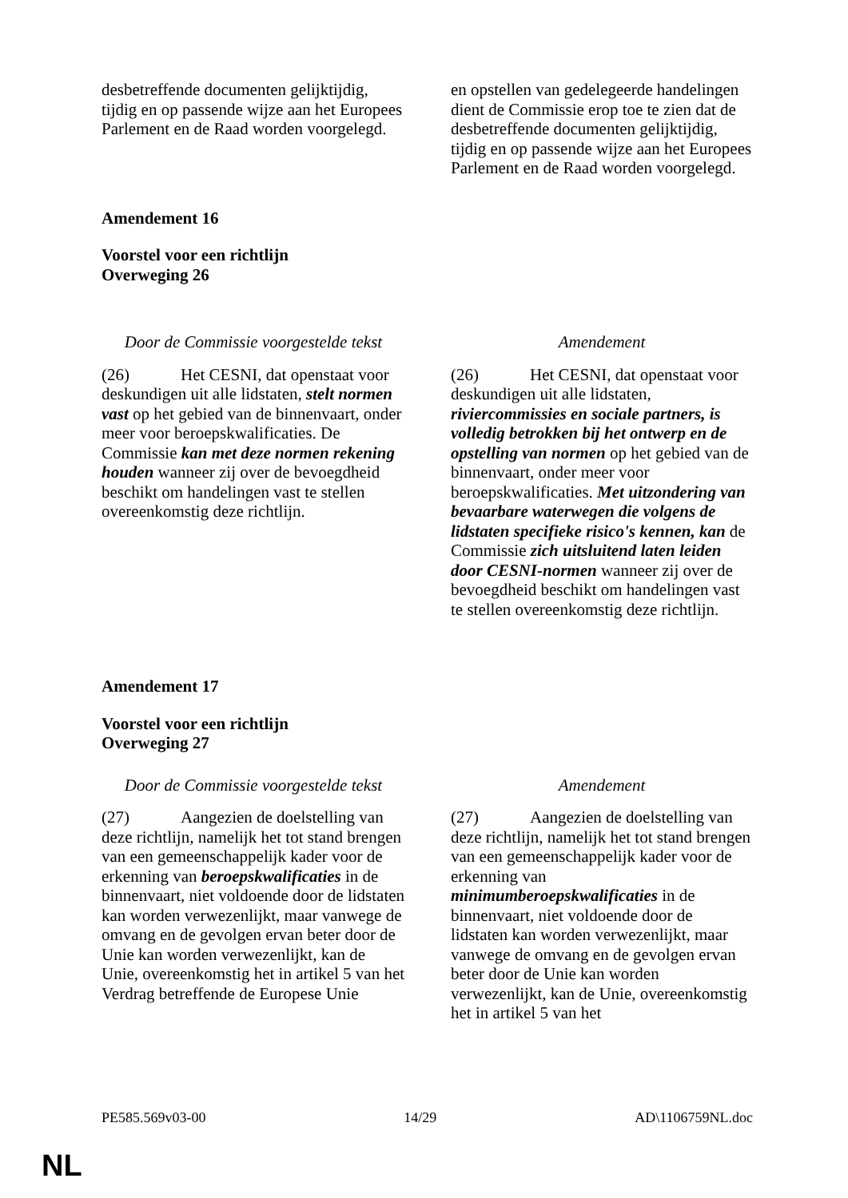| desbetreffende documenten gelijktijdig, tijdig en op passende wijze aan het Europees Parlement en de Raad worden voorgelegd. | en opstellen van gedelegeerde handelingen dient de Commissie erop toe te zien dat de desbetreffende documenten gelijktijdig, tijdig en op passende wijze aan het Europees Parlement en de Raad worden voorgelegd. |
Amendement 16
Voorstel voor een richtlijn
Overweging 26
| Door de Commissie voorgestelde tekst | Amendement |
| (26) Het CESNI, dat openstaat voor deskundigen uit alle lidstaten, stelt normen vast op het gebied van de binnenvaart, onder meer voor beroepskwalificaties. De Commissie kan met deze normen rekening houden wanneer zij over de bevoegdheid beschikt om handelingen vast te stellen overeenkomstig deze richtlijn. | (26) Het CESNI, dat openstaat voor deskundigen uit alle lidstaten, riviercommissies en sociale partners, is volledig betrokken bij het ontwerp en de opstelling van normen op het gebied van de binnenvaart, onder meer voor beroepskwalificaties. Met uitzondering van bevaarbare waterwegen die volgens de lidstaten specifieke risico's kennen, kan de Commissie zich uitsluitend laten leiden door CESNI-normen wanneer zij over de bevoegdheid beschikt om handelingen vast te stellen overeenkomstig deze richtlijn. |
Amendement 17
Voorstel voor een richtlijn
Overweging 27
| Door de Commissie voorgestelde tekst | Amendement |
| (27) Aangezien de doelstelling van deze richtlijn, namelijk het tot stand brengen van een gemeenschappelijk kader voor de erkenning van beroepskwalificaties in de binnenvaart, niet voldoende door de lidstaten kan worden verwezenlijkt, maar vanwege de omvang en de gevolgen ervan beter door de Unie kan worden verwezenlijkt, kan de Unie, overeenkomstig het in artikel 5 van het Verdrag betreffende de Europese Unie | (27) Aangezien de doelstelling van deze richtlijn, namelijk het tot stand brengen van een gemeenschappelijk kader voor de erkenning van minimumberoepskwalificaties in de binnenvaart, niet voldoende door de lidstaten kan worden verwezenlijkt, maar vanwege de omvang en de gevolgen ervan beter door de Unie kan worden verwezenlijkt, kan de Unie, overeenkomstig het in artikel 5 van het |
PE585.569v03-00 14/29 AD\1106759NL.doc
NL